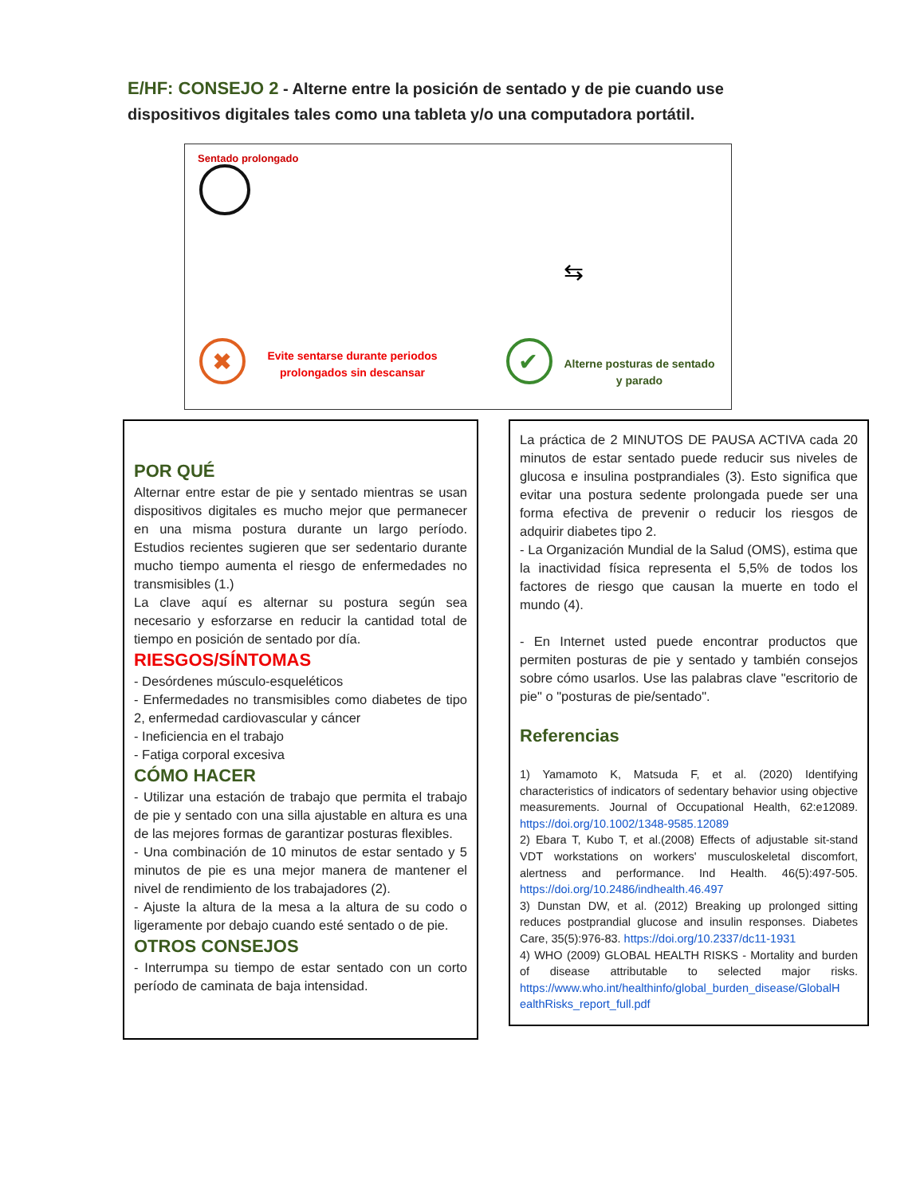E/HF: CONSEJO 2 - Alterne entre la posición de sentado y de pie cuando use dispositivos digitales tales como una tableta y/o una computadora portátil.
Sentado prolongado
✖
✔
⇆
Evite sentarse durante periodos prolongados sin descansar
Alterne posturas de sentado y parado
POR QUÉ
Alternar entre estar de pie y sentado mientras se usan dispositivos digitales es mucho mejor que permanecer en una misma postura durante un largo período. Estudios recientes sugieren que ser sedentario durante mucho tiempo aumenta el riesgo de enfermedades no transmisibles (1.)
La clave aquí es alternar su postura según sea necesario y esforzarse en reducir la cantidad total de tiempo en posición de sentado por día.
RIESGOS/SÍNTOMAS
- Desórdenes músculo-esqueléticos
- Enfermedades no transmisibles como diabetes de tipo 2, enfermedad cardiovascular y cáncer
- Ineficiencia en el trabajo
- Fatiga corporal excesiva
CÓMO HACER
- Utilizar una estación de trabajo que permita el trabajo de pie y sentado con una silla ajustable en altura es una de las mejores formas de garantizar posturas flexibles.
- Una combinación de 10 minutos de estar sentado y 5 minutos de pie es una mejor manera de mantener el nivel de rendimiento de los trabajadores (2).
- Ajuste la altura de la mesa a la altura de su codo o ligeramente por debajo cuando esté sentado o de pie.
OTROS CONSEJOS
- Interrumpa su tiempo de estar sentado con un corto período de caminata de baja intensidad.
La práctica de 2 MINUTOS DE PAUSA ACTIVA cada 20 minutos de estar sentado puede reducir sus niveles de glucosa e insulina postprandiales (3). Esto significa que evitar una postura sedente prolongada puede ser una forma efectiva de prevenir o reducir los riesgos de adquirir diabetes tipo 2.
- La Organización Mundial de la Salud (OMS), estima que la inactividad física representa el 5,5% de todos los factores de riesgo que causan la muerte en todo el mundo (4).
- En Internet usted puede encontrar productos que permiten posturas de pie y sentado y también consejos sobre cómo usarlos. Use las palabras clave "escritorio de pie" o "posturas de pie/sentado".
Referencias
1) Yamamoto K, Matsuda F, et al. (2020) Identifying characteristics of indicators of sedentary behavior using objective measurements. Journal of Occupational Health, 62:e12089. https://doi.org/10.1002/1348-9585.12089
2) Ebara T, Kubo T, et al.(2008) Effects of adjustable sit-stand VDT workstations on workers' musculoskeletal discomfort, alertness and performance. Ind Health. 46(5):497-505. https://doi.org/10.2486/indhealth.46.497
3) Dunstan DW, et al. (2012) Breaking up prolonged sitting reduces postprandial glucose and insulin responses. Diabetes Care, 35(5):976-83. https://doi.org/10.2337/dc11-1931
4) WHO (2009) GLOBAL HEALTH RISKS - Mortality and burden of disease attributable to selected major risks. https://www.who.int/healthinfo/global_burden_disease/GlobalH ealthRisks_report_full.pdf